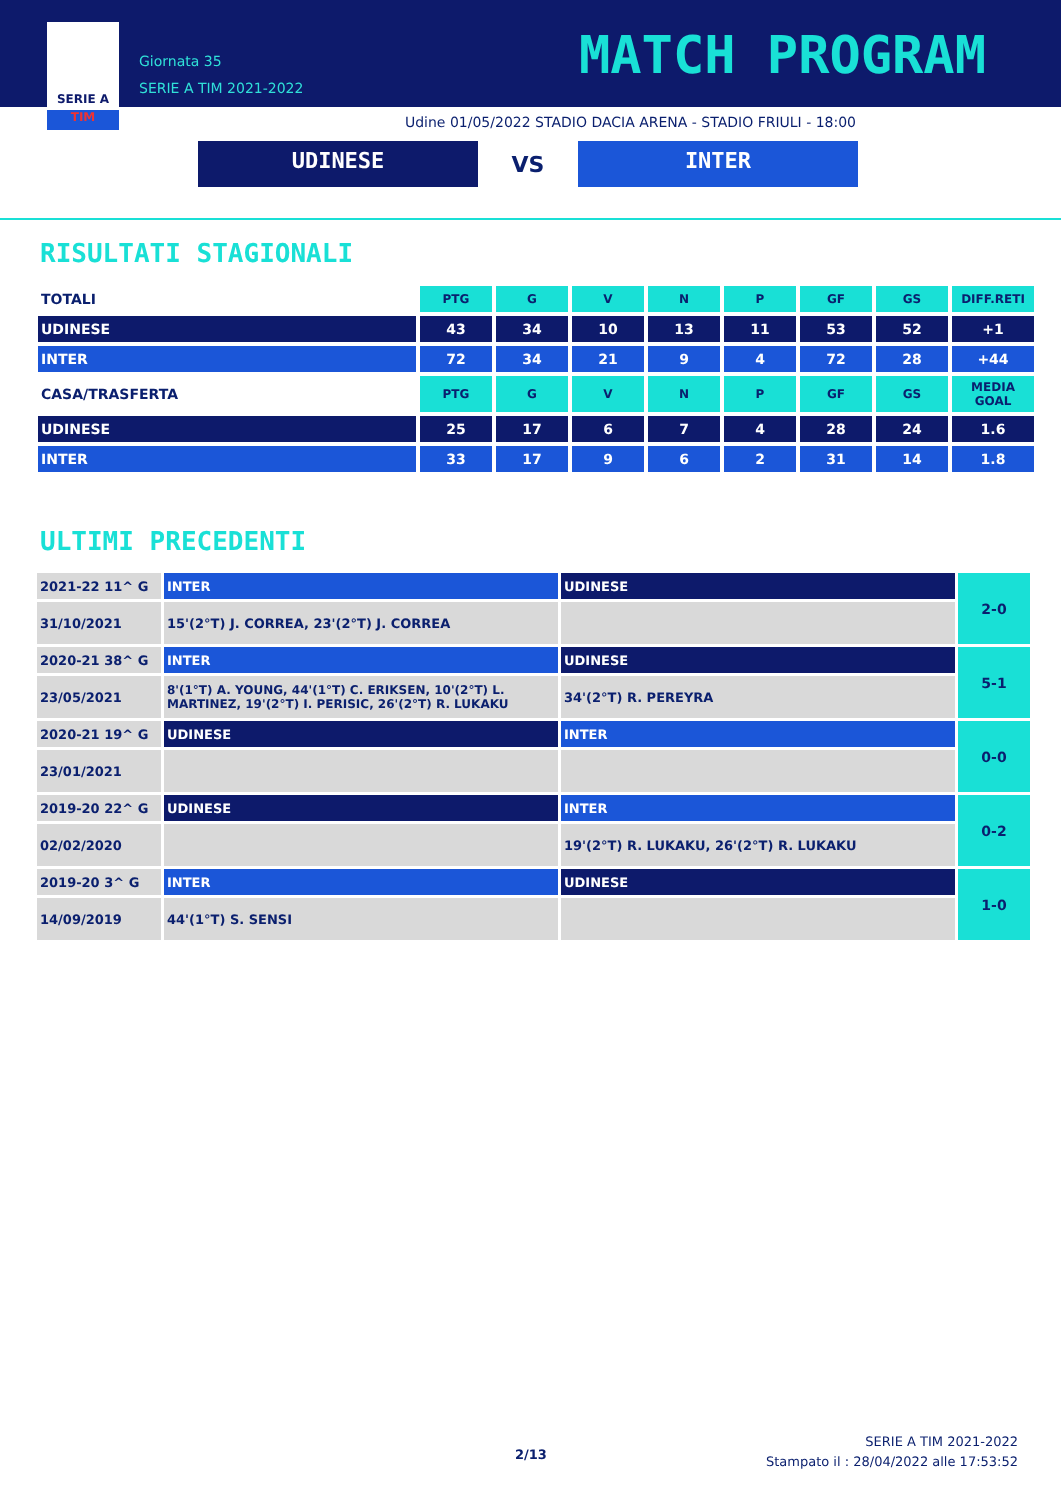SERIE A
TIM
Giornata 35
SERIE A TIM 2021-2022
MATCH PROGRAM
Udine 01/05/2022 STADIO DACIA ARENA - STADIO FRIULI - 18:00
UDINESE
VS
INTER
RISULTATI STAGIONALI
| TOTALI | PTG | G | V | N | P | GF | GS | DIFF.RETI |
| --- | --- | --- | --- | --- | --- | --- | --- | --- |
| UDINESE | 43 | 34 | 10 | 13 | 11 | 53 | 52 | +1 |
| INTER | 72 | 34 | 21 | 9 | 4 | 72 | 28 | +44 |
| CASA/TRASFERTA | PTG | G | V | N | P | GF | GS | MEDIA GOAL |
| UDINESE | 25 | 17 | 6 | 7 | 4 | 28 | 24 | 1.6 |
| INTER | 33 | 17 | 9 | 6 | 2 | 31 | 14 | 1.8 |
ULTIMI PRECEDENTI
| 2021-22 11^ G | INTER | UDINESE | 2-0 |
| 31/10/2021 | 15'(2°T) J. CORREA, 23'(2°T) J. CORREA | | |
| 2020-21 38^ G | INTER | UDINESE | 5-1 |
| 23/05/2021 | 8'(1°T) A. YOUNG, 44'(1°T) C. ERIKSEN, 10'(2°T) L. MARTINEZ, 19'(2°T) I. PERISIC, 26'(2°T) R. LUKAKU | 34'(2°T) R. PEREYRA | |
| 2020-21 19^ G | UDINESE | INTER | 0-0 |
| 23/01/2021 | | | |
| 2019-20 22^ G | UDINESE | INTER | 0-2 |
| 02/02/2020 | | 19'(2°T) R. LUKAKU, 26'(2°T) R. LUKAKU | |
| 2019-20 3^ G | INTER | UDINESE | 1-0 |
| 14/09/2019 | 44'(1°T) S. SENSI | | |
2/13
SERIE A TIM 2021-2022
Stampato il : 28/04/2022 alle 17:53:52